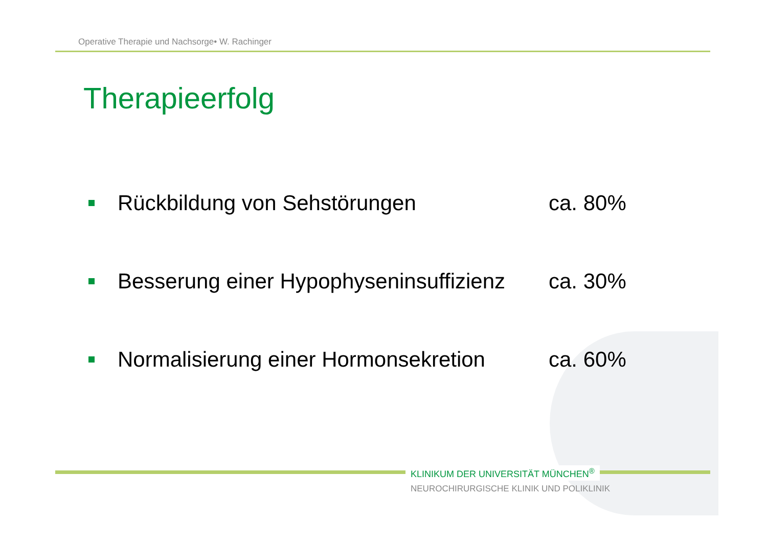Operative Therapie und Nachsorge• W. Rachinger
Therapieerfolg
Rückbildung von Sehstörungen ca. 80%
Besserung einer Hypophyseninsuffizienz
ca. 30%
Normalisierung einer Hormonsekretion
ca. 60%
KLINIKUM DER UNIVERSITÄT MÜNCHEN<sup>®</sup>
NEUROCHIRURGISCHE KLINIK UND POLIKLINIK